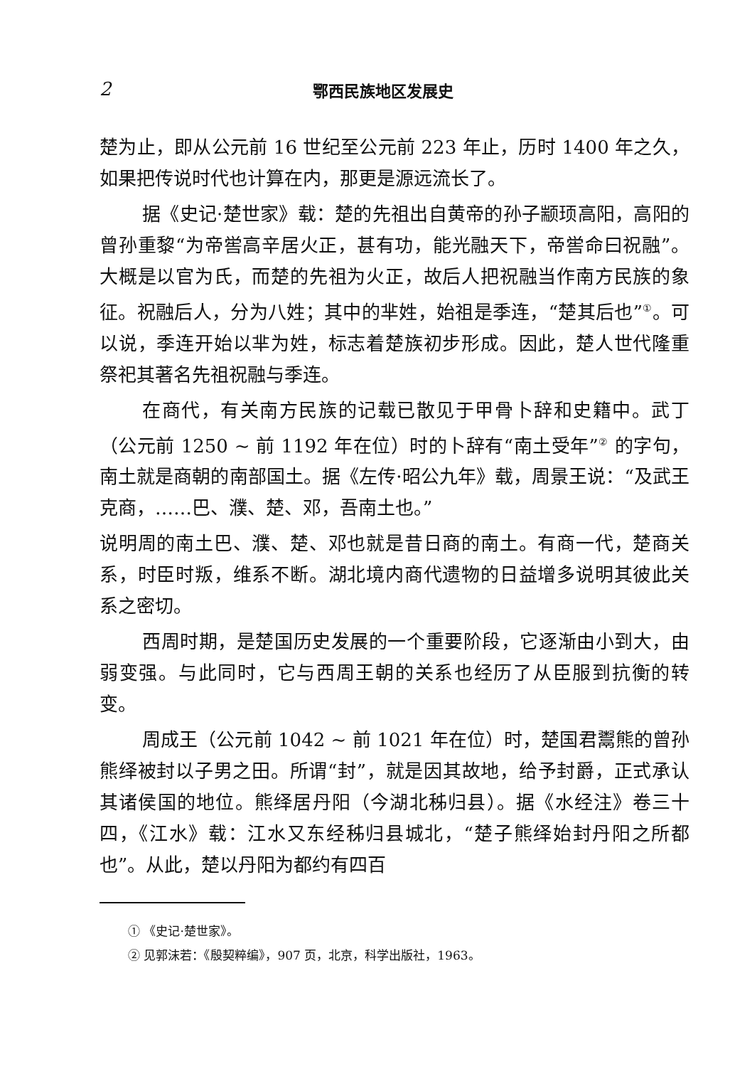2 鄂西民族地区发展史
楚为止，即从公元前 16 世纪至公元前 223 年止，历时 1400 年之久，如果把传说时代也计算在内，那更是源远流长了。
据《史记·楚世家》载：楚的先祖出自黄帝的孙子颛顼高阳，高阳的曾孙重黎“为帝喾高辛居火正，甚有功，能光融天下，帝喾命曰祝融”。大概是以官为氏，而楚的先祖为火正，故后人把祝融当作南方民族的象征。祝融后人，分为八姓；其中的芈姓，始祖是季连，“楚其后也”<sup>①</sup>。可以说，季连开始以芈为姓，标志着楚族初步形成。因此，楚人世代隆重祭祀其著名先祖祝融与季连。
在商代，有关南方民族的记载已散见于甲骨卜辞和史籍中。武丁（公元前 1250 ~ 前 1192 年在位）时的卜辞有“南土受年”<sup>②</sup> 的字句，南土就是商朝的南部国土。据《左传·昭公九年》载，周景王说：“及武王克商，……巴、濮、楚、邓，吾南土也。”
说明周的南土巴、濮、楚、邓也就是昔日商的南土。有商一代，楚商关系，时臣时叛，维系不断。湖北境内商代遗物的日益增多说明其彼此关系之密切。
西周时期，是楚国历史发展的一个重要阶段，它逐渐由小到大，由弱变强。与此同时，它与西周王朝的关系也经历了从臣服到抗衡的转变。
周成王（公元前 1042 ~ 前 1021 年在位）时，楚国君鬻熊的曾孙熊绎被封以子男之田。所谓“封”，就是因其故地，给予封爵，正式承认其诸侯国的地位。熊绎居丹阳（今湖北秭归县）。据《水经注》卷三十四，《江水》载：江水又东经秭归县城北，“楚子熊绎始封丹阳之所都也”。从此，楚以丹阳为都约有四百
① 《史记·楚世家》。
② 见郭沫若：《殷契粹编》，907 页，北京，科学出版社，1963。